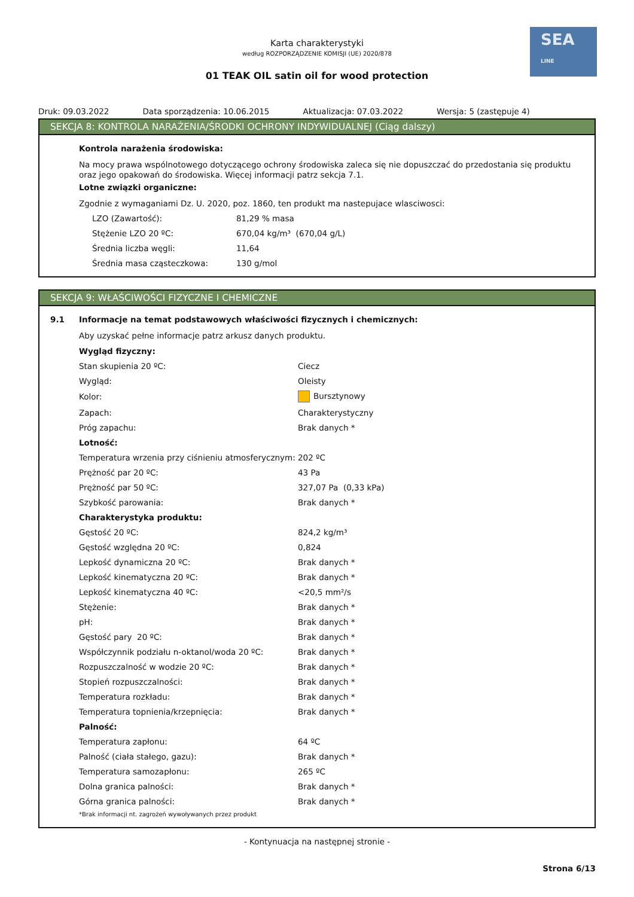SEA
LINE
Karta charakterystyki
według ROZPORZĄDZENIE KOMISJI (UE) 2020/878
01 TEAK OIL satin oil for wood protection
Druk: 09.03.2022 Data sporządzenia: 10.06.2015 Aktualizacja: 07.03.2022 Wersja: 5 (zastępuje 4)
SEKCJA 8: KONTROLA NARAŻENIA/ŚRODKI OCHRONY INDYWIDUALNEJ (Ciąg dalszy)
Kontrola narażenia środowiska:
Na mocy prawa wspólnotowego dotyczącego ochrony środowiska zaleca się nie dopuszczać do przedostania się produktu oraz jego opakowań do środowiska. Więcej informacji patrz sekcja 7.1.
Lotne związki organiczne:
Zgodnie z wymaganiami Dz. U. 2020, poz. 1860, ten produkt ma nastepujace wlasciwosci:
| LZO (Zawartość): | 81,29 % masa |
| Stężenie LZO 20 ºC: | 670,04 kg/m³ (670,04 g/L) |
| Średnia liczba węgli: | 11,64 |
| Średnia masa cząsteczkowa: | 130 g/mol |
SEKCJA 9: WŁAŚCIWOŚCI FIZYCZNE I CHEMICZNE
9.1 Informacje na temat podstawowych właściwości fizycznych i chemicznych:
Aby uzyskać pełne informacje patrz arkusz danych produktu.
| Wygląd fizyczny: | |
| Stan skupienia 20 ºC: | Ciecz |
| Wygląd: | Oleisty |
| Kolor: | Bursztynowy |
| Zapach: | Charakterystyczny |
| Próg zapachu: | Brak danych * |
| Lotność: | |
| Temperatura wrzenia przy ciśnieniu atmosferycznym: | 202 ºC |
| Prężność par 20 ºC: | 43 Pa |
| Prężność par 50 ºC: | 327,07 Pa (0,33 kPa) |
| Szybkość parowania: | Brak danych * |
| Charakterystyka produktu: | |
| Gęstość 20 ºC: | 824,2 kg/m³ |
| Gęstość względna 20 ºC: | 0,824 |
| Lepkość dynamiczna 20 ºC: | Brak danych * |
| Lepkość kinematyczna 20 ºC: | Brak danych * |
| Lepkość kinematyczna 40 ºC: | <20,5 mm²/s |
| Stężenie: | Brak danych * |
| pH: | Brak danych * |
| Gęstość pary 20 ºC: | Brak danych * |
| Współczynnik podziału n-oktanol/woda 20 ºC: | Brak danych * |
| Rozpuszczalność w wodzie 20 ºC: | Brak danych * |
| Stopień rozpuszczalności: | Brak danych * |
| Temperatura rozkładu: | Brak danych * |
| Temperatura topnienia/krzepnięcia: | Brak danych * |
| Palność: | |
| Temperatura zapłonu: | 64 ºC |
| Palność (ciała stałego, gazu): | Brak danych * |
| Temperatura samozapłonu: | 265 ºC |
| Dolna granica palności: | Brak danych * |
| Górna granica palności: | Brak danych * |
*Brak informacji nt. zagrożeń wywoływanych przez produkt
- Kontynuacja na następnej stronie -
Strona 6/13